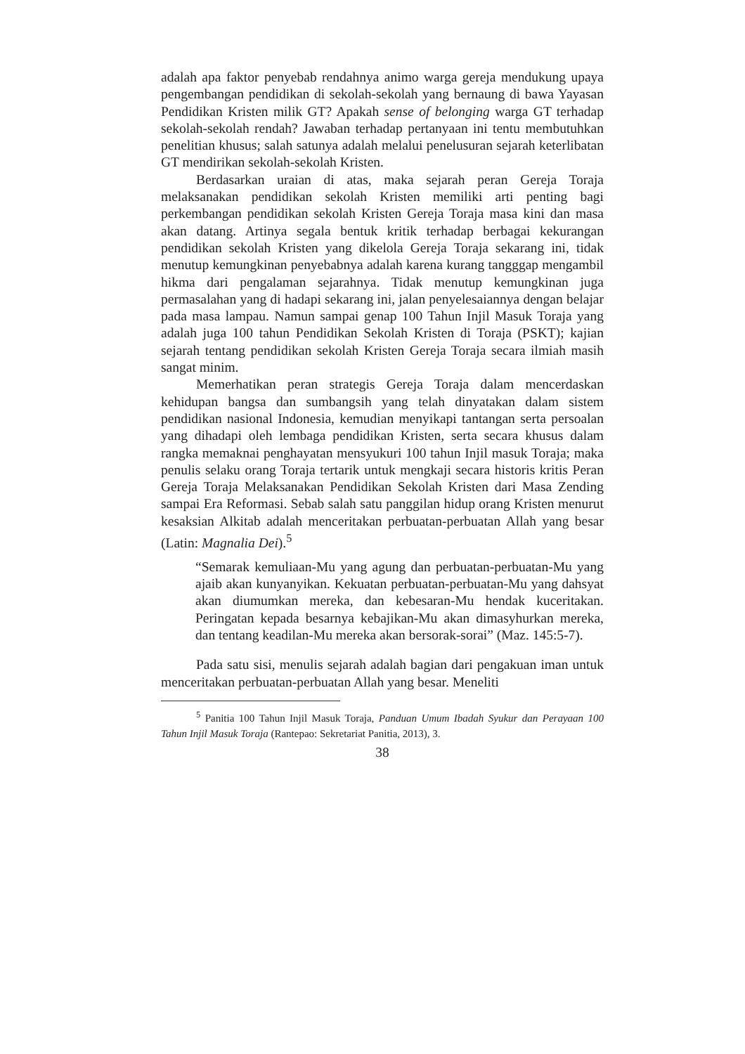adalah apa faktor penyebab rendahnya animo warga gereja mendukung upaya pengembangan pendidikan di sekolah-sekolah yang bernaung di bawa Yayasan Pendidikan Kristen milik GT? Apakah sense of belonging warga GT terhadap sekolah-sekolah rendah? Jawaban terhadap pertanyaan ini tentu membutuhkan penelitian khusus; salah satunya adalah melalui penelusuran sejarah keterlibatan GT mendirikan sekolah-sekolah Kristen.
Berdasarkan uraian di atas, maka sejarah peran Gereja Toraja melaksanakan pendidikan sekolah Kristen memiliki arti penting bagi perkembangan pendidikan sekolah Kristen Gereja Toraja masa kini dan masa akan datang. Artinya segala bentuk kritik terhadap berbagai kekurangan pendidikan sekolah Kristen yang dikelola Gereja Toraja sekarang ini, tidak menutup kemungkinan penyebabnya adalah karena kurang tangggap mengambil hikma dari pengalaman sejarahnya. Tidak menutup kemungkinan juga permasalahan yang di hadapi sekarang ini, jalan penyelesaiannya dengan belajar pada masa lampau. Namun sampai genap 100 Tahun Injil Masuk Toraja yang adalah juga 100 tahun Pendidikan Sekolah Kristen di Toraja (PSKT); kajian sejarah tentang pendidikan sekolah Kristen Gereja Toraja secara ilmiah masih sangat minim.
Memerhatikan peran strategis Gereja Toraja dalam mencerdaskan kehidupan bangsa dan sumbangsih yang telah dinyatakan dalam sistem pendidikan nasional Indonesia, kemudian menyikapi tantangan serta persoalan yang dihadapi oleh lembaga pendidikan Kristen, serta secara khusus dalam rangka memaknai penghayatan mensyukuri 100 tahun Injil masuk Toraja; maka penulis selaku orang Toraja tertarik untuk mengkaji secara historis kritis Peran Gereja Toraja Melaksanakan Pendidikan Sekolah Kristen dari Masa Zending sampai Era Reformasi. Sebab salah satu panggilan hidup orang Kristen menurut kesaksian Alkitab adalah menceritakan perbuatan-perbuatan Allah yang besar (Latin: Magnalia Dei).<sup>5</sup>
“Semarak kemuliaan-Mu yang agung dan perbuatan-perbuatan-Mu yang ajaib akan kunyanyikan. Kekuatan perbuatan-perbuatan-Mu yang dahsyat akan diumumkan mereka, dan kebesaran-Mu hendak kuceritakan. Peringatan kepada besarnya kebajikan-Mu akan dimasyhurkan mereka, dan tentang keadilan-Mu mereka akan bersorak-sorai” (Maz. 145:5-7).
Pada satu sisi, menulis sejarah adalah bagian dari pengakuan iman untuk menceritakan perbuatan-perbuatan Allah yang besar. Meneliti
<sup>5</sup> Panitia 100 Tahun Injil Masuk Toraja, Panduan Umum Ibadah Syukur dan Perayaan 100 Tahun Injil Masuk Toraja (Rantepao: Sekretariat Panitia, 2013), 3.
38